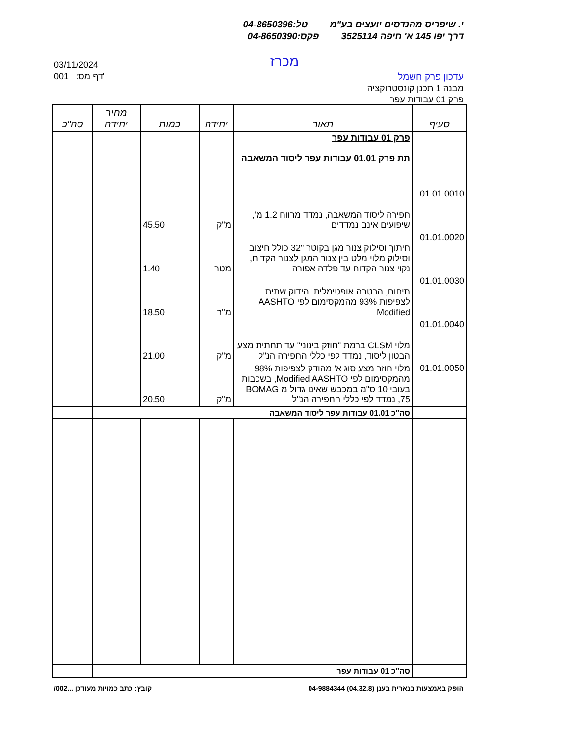י. שיפריס מהנדסים יועצים בע"מ טל:04-8650396
דרך יפו 145 א' חיפה 3525114 פקס:04-8650390
מכרז
03/11/2024
001 :דף מס'
עדכון פרק חשמל
מבנה 1 תכנן קונסטרוקציה
פרק 01 עבודות עפר
| סעיף | תאור | יחידה | כמות | מחיר יחידה | סה"כ |
| --- | --- | --- | --- | --- | --- |
| | פרק 01 עבודות עפר תת פרק 01.01 עבודות עפר ליסוד המשאבה | | | | |
| 01.01.0010 | חפירה ליסוד המשאבה, נמדד מרווח 1.2 מ', שיפועים אינם נמדדים | מ"ק | 45.50 | | |
| 01.01.0020 | חיתוך וסילוק צנור מגן בקוטר "32 כולל חיצוב וסילוק מלוי מלט בין צנור המגן לצנור הקדוח, נקוי צנור הקדוח עד פלדה אפורה | מטר | 1.40 | | |
| 01.01.0030 | תיחוח, הרטבה אופטימלית והידוק שתית לצפיפות 93% מהמקסימום לפי AASHTO Modified | מ"ר | 18.50 | | |
| 01.01.0040 | מלוי CLSM ברמת "חוזק בינוני" עד תחתית מצע הבטון ליסוד, נמדד לפי כללי החפירה הנ"ל | מ"ק | 21.00 | | |
| 01.01.0050 | מלוי חוזר מצע סוג א' מהודק לצפיפות 98% מהמקסימום לפי Modified AASHTO, בשכבות בעובי 10 ס"מ במכבש שאינו גדול מ BOMAG 75, נמדד לפי כללי החפירה הנ"ל | מ"ק | 20.50 | | |
| | סה"כ 01.01 עבודות עפר ליסוד המשאבה | | | | |
| | סה"כ 01 עבודות עפר | | | | |
הופק באמצעות בנארית בענן (04.32.8) 04-9884344 קובץ: כתב כמויות מעודכן ...002/